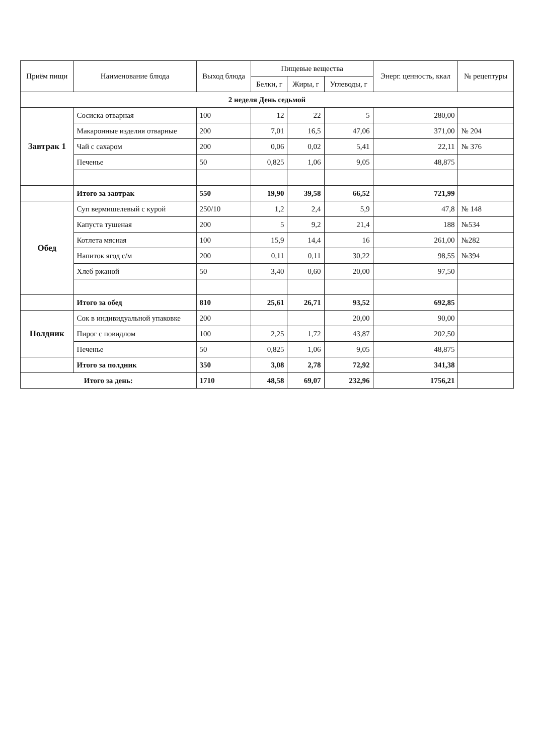| Приём пищи | Наименование блюда | Выход блюда | Пищевые вещества | | | Энерг. ценность, ккал | № рецептуры |
| --- | --- | --- | --- | --- | --- | --- | --- |
| | | | Белки, г | Жиры, г | Углеводы, г | | |
| 2 неделя День седьмой | | | | | | | |
| Завтрак 1 | Сосиска отварная | 100 | 12 | 22 | 5 | 280,00 | |
| | Макаронные изделия отварные | 200 | 7,01 | 16,5 | 47,06 | 371,00 | № 204 |
| | Чай с сахаром | 200 | 0,06 | 0,02 | 5,41 | 22,11 | № 376 |
| | Печенье | 50 | 0,825 | 1,06 | 9,05 | 48,875 | |
| | Итого за завтрак | 550 | 19,90 | 39,58 | 66,52 | 721,99 | |
| Обед | Суп вермишелевый с курой | 250/10 | 1,2 | 2,4 | 5,9 | 47,8 | № 148 |
| | Капуста тушеная | 200 | 5 | 9,2 | 21,4 | 188 | №534 |
| | Котлета мясная | 100 | 15,9 | 14,4 | 16 | 261,00 | №282 |
| | Напиток ягод с/м | 200 | 0,11 | 0,11 | 30,22 | 98,55 | №394 |
| | Хлеб ржаной | 50 | 3,40 | 0,60 | 20,00 | 97,50 | |
| | Итого за обед | 810 | 25,61 | 26,71 | 93,52 | 692,85 | |
| Полдник | Сок в индивидуальной упаковке | 200 | | | 20,00 | 90,00 | |
| | Пирог с повидлом | 100 | 2,25 | 1,72 | 43,87 | 202,50 | |
| | Печенье | 50 | 0,825 | 1,06 | 9,05 | 48,875 | |
| | Итого за полдник | 350 | 3,08 | 2,78 | 72,92 | 341,38 | |
| Итого за день: | | 1710 | 48,58 | 69,07 | 232,96 | 1756,21 | |